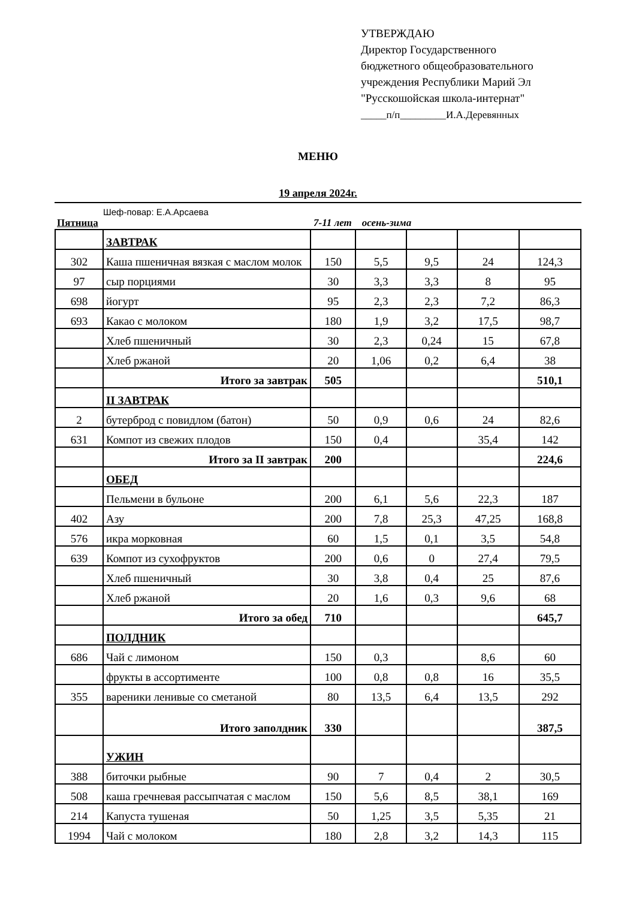УТВЕРЖДАЮ
Директор Государственного
бюджетного общеобразовательного
учреждения Республики Марий Эл
"Русскошойская школа-интернат"
_____п/п_________И.А.Деревянных
МЕНЮ
19 апреля 2024г.
Шеф-повар: Е.А.Арсаева
Пятница 7-11 лет осень-зима
| | ЗАВТРАК | | | | | |
| 302 | Каша пшеничная вязкая с маслом молок | 150 | 5,5 | 9,5 | 24 | 124,3 |
| 97 | сыр порциями | 30 | 3,3 | 3,3 | 8 | 95 |
| 698 | йогурт | 95 | 2,3 | 2,3 | 7,2 | 86,3 |
| 693 | Какао с молоком | 180 | 1,9 | 3,2 | 17,5 | 98,7 |
| | Хлеб пшеничный | 30 | 2,3 | 0,24 | 15 | 67,8 |
| | Хлеб ржаной | 20 | 1,06 | 0,2 | 6,4 | 38 |
| | Итого за завтрак | 505 | | | | 510,1 |
| | II ЗАВТРАК | | | | | |
| 2 | бутерброд с повидлом (батон) | 50 | 0,9 | 0,6 | 24 | 82,6 |
| 631 | Компот из свежих плодов | 150 | 0,4 | | 35,4 | 142 |
| | Итого за II завтрак | 200 | | | | 224,6 |
| | ОБЕД | | | | | |
| | Пельмени в бульоне | 200 | 6,1 | 5,6 | 22,3 | 187 |
| 402 | Азу | 200 | 7,8 | 25,3 | 47,25 | 168,8 |
| 576 | икра морковная | 60 | 1,5 | 0,1 | 3,5 | 54,8 |
| 639 | Компот из сухофруктов | 200 | 0,6 | 0 | 27,4 | 79,5 |
| | Хлеб пшеничный | 30 | 3,8 | 0,4 | 25 | 87,6 |
| | Хлеб ржаной | 20 | 1,6 | 0,3 | 9,6 | 68 |
| | Итого за обед | 710 | | | | 645,7 |
| | ПОЛДНИК | | | | | |
| 686 | Чай с лимоном | 150 | 0,3 | | 8,6 | 60 |
| | фрукты в ассортименте | 100 | 0,8 | 0,8 | 16 | 35,5 |
| 355 | вареники ленивые со сметаной | 80 | 13,5 | 6,4 | 13,5 | 292 |
| | Итого заполдник | 330 | | | | 387,5 |
| | УЖИН | | | | | |
| 388 | биточки рыбные | 90 | 7 | 0,4 | 2 | 30,5 |
| 508 | каша гречневая рассыпчатая с маслом | 150 | 5,6 | 8,5 | 38,1 | 169 |
| 214 | Капуста тушеная | 50 | 1,25 | 3,5 | 5,35 | 21 |
| 1994 | Чай с молоком | 180 | 2,8 | 3,2 | 14,3 | 115 |